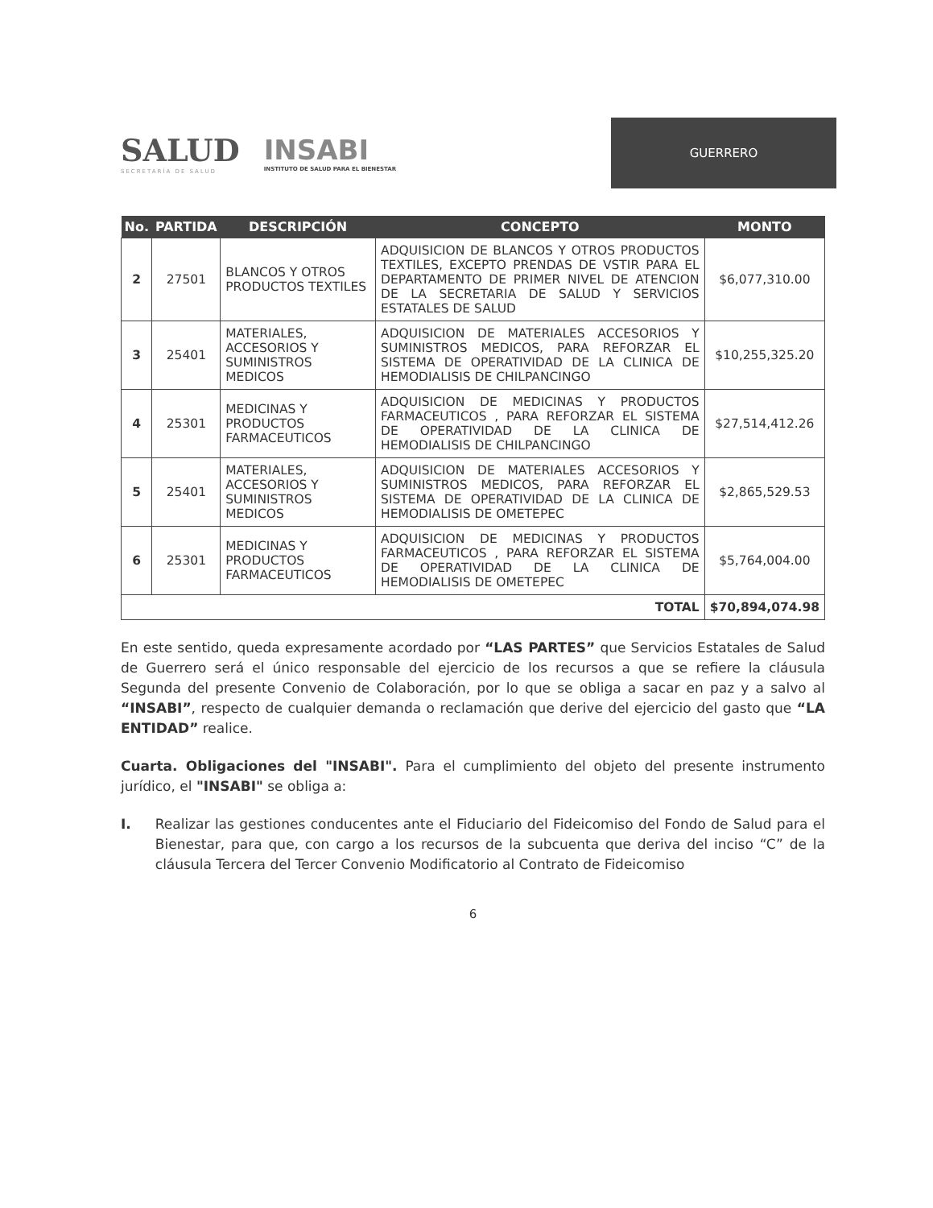SALUD
SECRETARÍA DE SALUD
INSABI
INSTITUTO DE SALUD PARA EL BIENESTAR
GUERRERO
| No. | PARTIDA | DESCRIPCIÓN | CONCEPTO | MONTO |
| --- | --- | --- | --- | --- |
| 2 | 27501 | BLANCOS Y OTROS PRODUCTOS TEXTILES | ADQUISICION DE BLANCOS Y OTROS PRODUCTOS TEXTILES, EXCEPTO PRENDAS DE VSTIR PARA EL DEPARTAMENTO DE PRIMER NIVEL DE ATENCION DE LA SECRETARIA DE SALUD Y SERVICIOS ESTATALES DE SALUD | $6,077,310.00 |
| 3 | 25401 | MATERIALES, ACCESORIOS Y SUMINISTROS MEDICOS | ADQUISICION DE MATERIALES ACCESORIOS Y SUMINISTROS MEDICOS, PARA REFORZAR EL SISTEMA DE OPERATIVIDAD DE LA CLINICA DE HEMODIALISIS DE CHILPANCINGO | $10,255,325.20 |
| 4 | 25301 | MEDICINAS Y PRODUCTOS FARMACEUTICOS | ADQUISICION DE MEDICINAS Y PRODUCTOS FARMACEUTICOS , PARA REFORZAR EL SISTEMA DE OPERATIVIDAD DE LA CLINICA DE HEMODIALISIS DE CHILPANCINGO | $27,514,412.26 |
| 5 | 25401 | MATERIALES, ACCESORIOS Y SUMINISTROS MEDICOS | ADQUISICION DE MATERIALES ACCESORIOS Y SUMINISTROS MEDICOS, PARA REFORZAR EL SISTEMA DE OPERATIVIDAD DE LA CLINICA DE HEMODIALISIS DE OMETEPEC | $2,865,529.53 |
| 6 | 25301 | MEDICINAS Y PRODUCTOS FARMACEUTICOS | ADQUISICION DE MEDICINAS Y PRODUCTOS FARMACEUTICOS , PARA REFORZAR EL SISTEMA DE OPERATIVIDAD DE LA CLINICA DE HEMODIALISIS DE OMETEPEC | $5,764,004.00 |
| TOTAL | | | | $70,894,074.98 |
En este sentido, queda expresamente acordado por “LAS PARTES” que Servicios Estatales de Salud de Guerrero será el único responsable del ejercicio de los recursos a que se refiere la cláusula Segunda del presente Convenio de Colaboración, por lo que se obliga a sacar en paz y a salvo al “INSABI”, respecto de cualquier demanda o reclamación que derive del ejercicio del gasto que “LA ENTIDAD” realice.
Cuarta. Obligaciones del "INSABI". Para el cumplimiento del objeto del presente instrumento jurídico, el "INSABI" se obliga a:
I. Realizar las gestiones conducentes ante el Fiduciario del Fideicomiso del Fondo de Salud para el Bienestar, para que, con cargo a los recursos de la subcuenta que deriva del inciso “C” de la cláusula Tercera del Tercer Convenio Modificatorio al Contrato de Fideicomiso
6